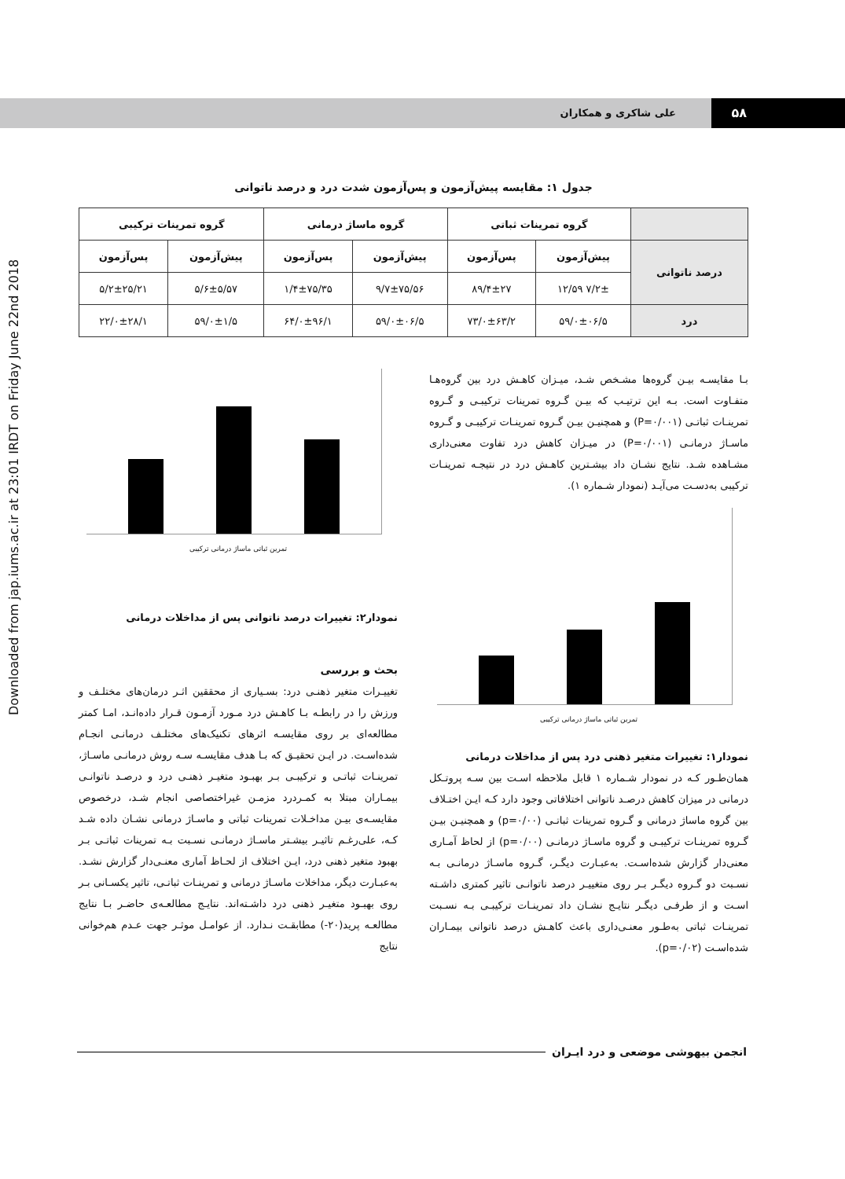۵۸ علی شاکری و همکاران
Downloaded from jap.iums.ac.ir at 23:01 IRDT on Friday June 22nd 2018
جدول ۱: مقایسه پیش‌آزمون و پس‌آزمون شدت درد و درصد ناتوانی
| | گروه تمرینات ثباتی | | گروه ماساژ درمانی | | گروه تمرینات ترکیبی | |
| --- | --- | --- | --- | --- | --- | --- |
| درصد ناتوانی | پیش‌آزمون | پس‌آزمون | پیش‌آزمون | پس‌آزمون | پیش‌آزمون | پس‌آزمون |
| | ۷/۲± ۱۲/۵۹ | ۸۹/۴±۲۷ | ۹/۷±۷۵/۵۶ | ۱/۴±۷۵/۳۵ | ۵/۶±۵/۵۷ | ۵/۲±۲۵/۲۱ |
| درد | ۵۹/۰±۰۶/۵ | ۷۳/۰±۶۳/۲ | ۵۹/۰±۰۶/۵ | ۶۴/۰±۹۶/۱ | ۵۹/۰±۱/۵ | ۲۲/۰±۲۸/۱ |
بـا مقایسـه بیـن گروه‌ها مشـخص شـد، میـزان کاهـش درد بین گروه‌هـا متفـاوت است. بـه این ترتیـب که بیـن گـروه تمرینات ترکیبـی و گـروه تمرینـات ثباتـی (P=۰/۰۰۱) و همچنیـن بیـن گـروه تمرینـات ترکیبـی و گـروه ماسـاژ درمانـی (P=۰/۰۰۱) در میـزان کاهش درد تفاوت معنی‌داری مشـاهده شـد. نتایج نشـان داد بیشـترین کاهـش درد در نتیجـه تمرینـات ترکیبی به‌دسـت می‌آیـد (نمودار شـماره ۱).
تمرین ثباتی ماساژ درمانی ترکیبی
نمودار۱: تغییرات متغیر ذهنی درد پس از مداخلات درمانی
همان‌طـور کـه در نمودار شـماره ۱ قابل ملاحظه اسـت بین سـه پروتـکل درمانی در میزان کاهش درصـد ناتوانی اختلافاتی وجود دارد کـه ایـن اختـلاف بین گروه ماساژ درمانی و گـروه تمرینات ثباتـی (p=۰/۰۰) و همچنیـن بیـن گـروه تمرینـات ترکیبـی و گروه ماسـاژ درمانـی (p=۰/۰۰) از لحاظ آمـاری معنی‌دار گزارش شده‌اسـت. به‌عبـارت دیگـر، گـروه ماسـاژ درمانـی بـه نسـبت دو گـروه دیگـر بـر روی متغییـر درصد ناتوانـی تاثیر کمتری داشـته اسـت و از طرفـی دیگـر نتایـج نشـان داد تمرینـات ترکیبـی بـه نسـبت تمرینـات ثباتی به‌طـور معنـی‌داری باعث کاهـش درصد ناتوانی بیمـاران شده‌اسـت (p=۰/۰۲).
تمرین ثباتی ماساژ درمانی ترکیبی
نمودار۲: تغییرات درصد ناتوانی پس از مداخلات درمانی
بحث و بررسی
تغییـرات متغیر ذهنـی درد: بسـیاری از محققین اثـر درمان‌های مختلـف و ورزش را در رابطـه بـا کاهـش درد مـورد آزمـون قـرار داده‌انـد، امـا کمتر مطالعه‌ای بر روی مقایسـه اثرهای تکنیک‌های مختلـف درمانـی انجـام شده‌اسـت. در ایـن تحقیـق که بـا هدف مقایسـه سـه روش درمانـی ماسـاژ، تمرینـات ثباتـی و ترکیبـی بـر بهبـود متغیـر ذهنـی درد و درصـد ناتوانـی بیمـاران مبتلا به کمـردرد مزمـن غیراختصاصی انجام شـد، درخصوص مقایسـه‌ی بیـن مداخـلات تمرینات ثباتی و ماسـاژ درمانی نشـان داده شـد کـه، علی‌رغـم تاثیـر بیشـتر ماسـاژ درمانـی نسـبت بـه تمرینات ثباتـی بـر بهبود متغیر ذهنی درد، ایـن اختلاف از لحـاظ آماری معنـی‌دار گزارش نشـد. به‌عبـارت دیگر، مداخلات ماسـاژ درمانی و تمرینـات ثباتـی، تاثیر یکسـانی بـر روی بهبـود متغیـر ذهنی درد داشـته‌اند. نتایـج مطالعـه‌ی حاضـر بـا نتایج مطالعـه پرید(۲۰-) مطابقـت نـدارد. از عوامـل موثـر جهت عـدم هم‌خوانی نتایج
انجمن بیهوشی موضعی و درد ایـران